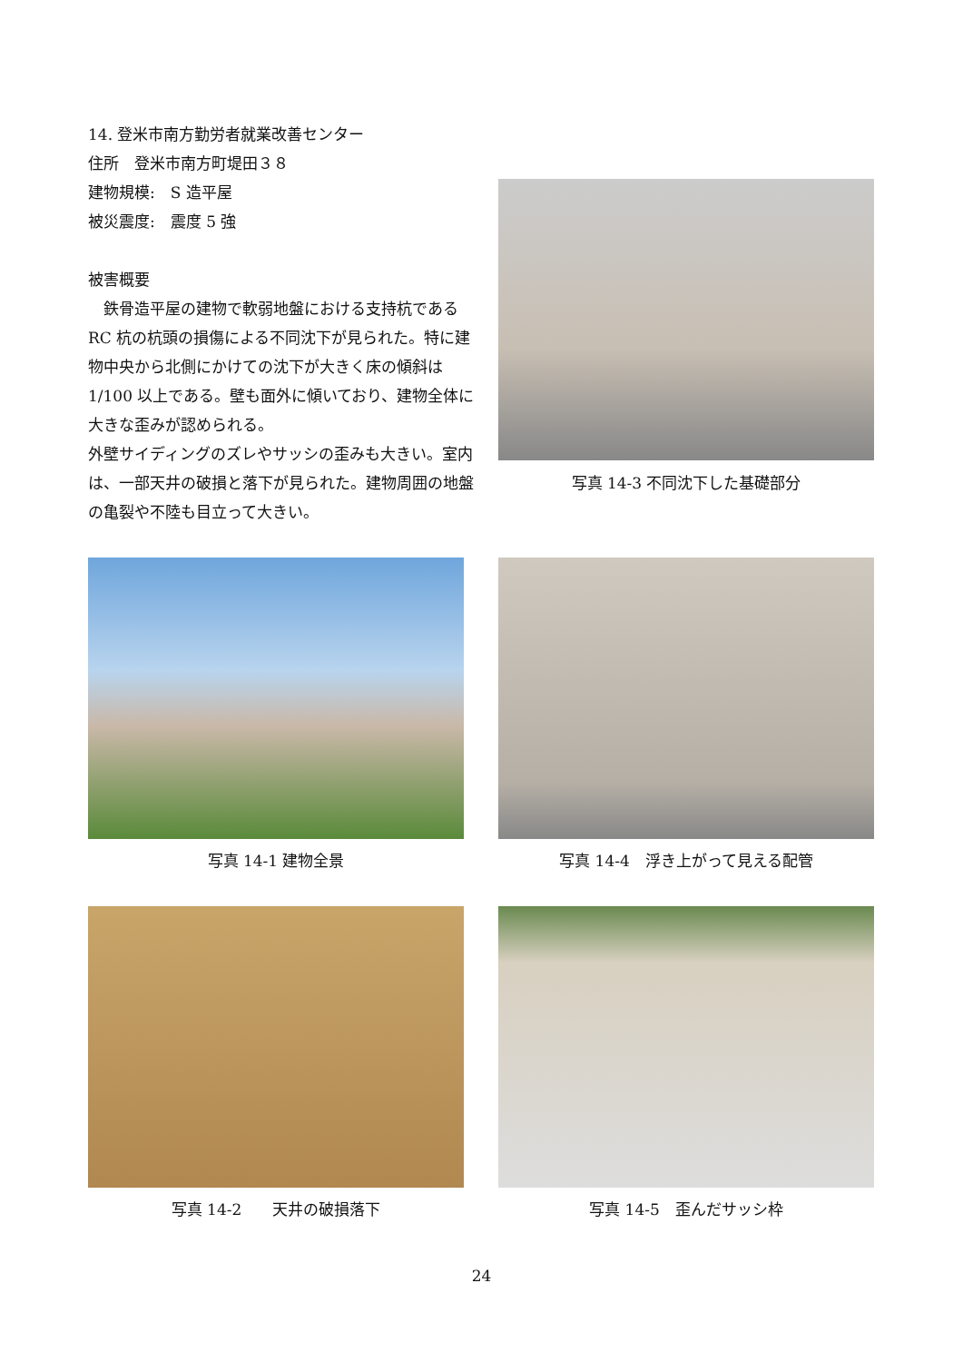14. 登米市南方勤労者就業改善センター
住所　登米市南方町堤田３８
建物規模:　S 造平屋
被災震度:　震度 5 強
被害概要
　鉄骨造平屋の建物で軟弱地盤における支持杭である RC 杭の杭頭の損傷による不同沈下が見られた。特に建物中央から北側にかけての沈下が大きく床の傾斜は 1/100 以上である。壁も面外に傾いており、建物全体に大きな歪みが認められる。
外壁サイディングのズレやサッシの歪みも大きい。室内は、一部天井の破損と落下が見られた。建物周囲の地盤の亀裂や不陸も目立って大きい。
写真 14-3 不同沈下した基礎部分
写真 14-1 建物全景 写真 14-4　浮き上がって見える配管
写真 14-2　　天井の破損落下 写真 14-5　歪んだサッシ枠
24